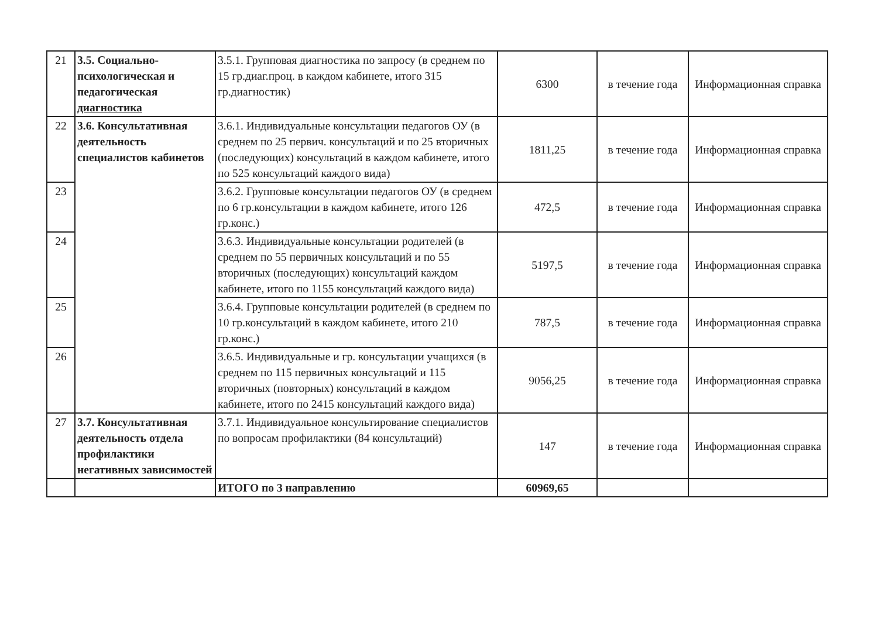| 21 | 3.5. Социально-психологическая и педагогическая диагностика | 3.5.1. Групповая диагностика по запросу (в среднем по 15 гр.диаг.проц. в каждом кабинете, итого 315 гр.диагностик) | 6300 | в течение года | Информационная справка |
| 22 | 3.6. Консультативная деятельность специалистов кабинетов | 3.6.1. Индивидуальные консультации педагогов ОУ (в среднем по 25 первич. консультаций и по 25 вторичных (последующих) консультаций в каждом кабинете, итого по 525 консультаций каждого вида) | 1811,25 | в течение года | Информационная справка |
| 23 | | 3.6.2. Групповые консультации педагогов ОУ (в среднем по 6 гр.консультации в каждом кабинете, итого 126 гр.конс.) | 472,5 | в течение года | Информационная справка |
| 24 | | 3.6.3. Индивидуальные консультации родителей (в среднем по 55 первичных консультаций и по 55 вторичных (последующих) консультаций каждом кабинете, итого по 1155 консультаций каждого вида) | 5197,5 | в течение года | Информационная справка |
| 25 | | 3.6.4. Групповые консультации родителей (в среднем по 10 гр.консультаций в каждом кабинете, итого 210 гр.конс.) | 787,5 | в течение года | Информационная справка |
| 26 | | 3.6.5. Индивидуальные и гр. консультации учащихся (в среднем по 115 первичных консультаций и 115 вторичных (повторных) консультаций в каждом кабинете, итого по 2415 консультаций каждого вида) | 9056,25 | в течение года | Информационная справка |
| 27 | 3.7. Консультативная деятельность отдела профилактики негативных зависимостей | 3.7.1. Индивидуальное консультирование специалистов по вопросам профилактики (84 консультаций) | 147 | в течение года | Информационная справка |
| | | ИТОГО по 3 направлению | 60969,65 | | |